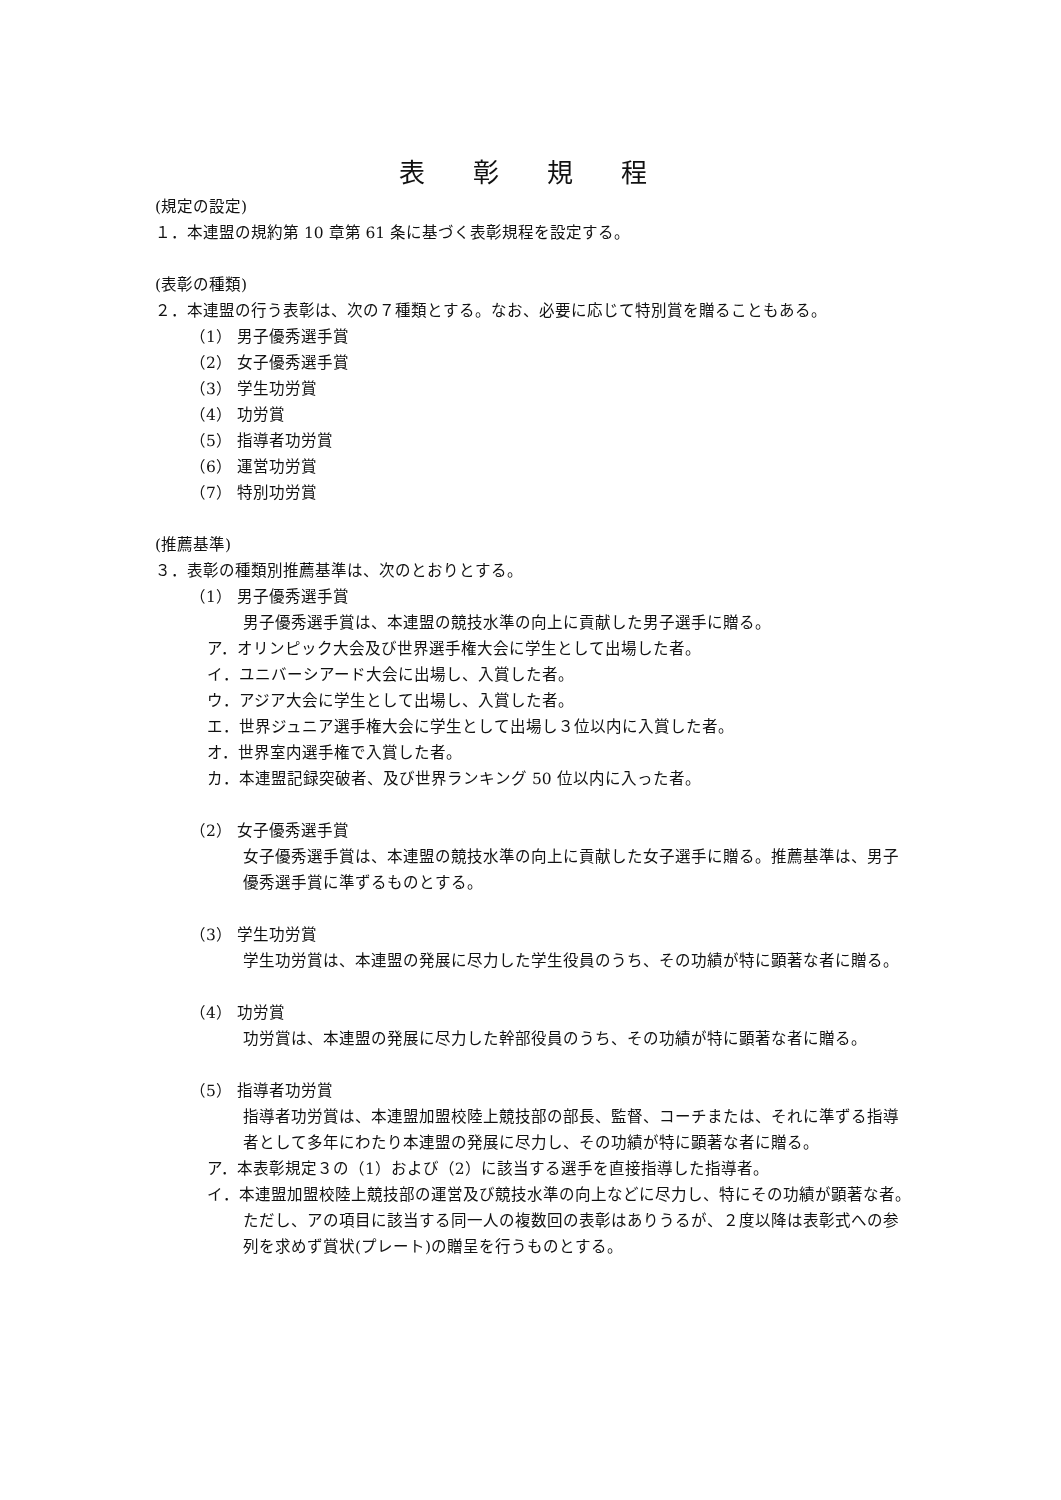表 彰 規 程
(規定の設定)
１．本連盟の規約第 10 章第 61 条に基づく表彰規程を設定する。
(表彰の種類)
２．本連盟の行う表彰は、次の７種類とする。なお、必要に応じて特別賞を贈ることもある。
（1） 男子優秀選手賞
（2） 女子優秀選手賞
（3） 学生功労賞
（4） 功労賞
（5） 指導者功労賞
（6） 運営功労賞
（7） 特別功労賞
(推薦基準)
３．表彰の種類別推薦基準は、次のとおりとする。
（1） 男子優秀選手賞
男子優秀選手賞は、本連盟の競技水準の向上に貢献した男子選手に贈る。
ア．オリンピック大会及び世界選手権大会に学生として出場した者。
イ．ユニバーシアード大会に出場し、入賞した者。
ウ．アジア大会に学生として出場し、入賞した者。
エ．世界ジュニア選手権大会に学生として出場し３位以内に入賞した者。
オ．世界室内選手権で入賞した者。
カ．本連盟記録突破者、及び世界ランキング 50 位以内に入った者。
（2） 女子優秀選手賞
女子優秀選手賞は、本連盟の競技水準の向上に貢献した女子選手に贈る。推薦基準は、男子優秀選手賞に準ずるものとする。
（3） 学生功労賞
学生功労賞は、本連盟の発展に尽力した学生役員のうち、その功績が特に顕著な者に贈る。
（4） 功労賞
功労賞は、本連盟の発展に尽力した幹部役員のうち、その功績が特に顕著な者に贈る。
（5） 指導者功労賞
指導者功労賞は、本連盟加盟校陸上競技部の部長、監督、コーチまたは、それに準ずる指導者として多年にわたり本連盟の発展に尽力し、その功績が特に顕著な者に贈る。
ア．本表彰規定３の（1）および（2）に該当する選手を直接指導した指導者。
イ．本連盟加盟校陸上競技部の運営及び競技水準の向上などに尽力し、特にその功績が顕著な者。
ただし、アの項目に該当する同一人の複数回の表彰はありうるが、２度以降は表彰式への参列を求めず賞状(プレート)の贈呈を行うものとする。